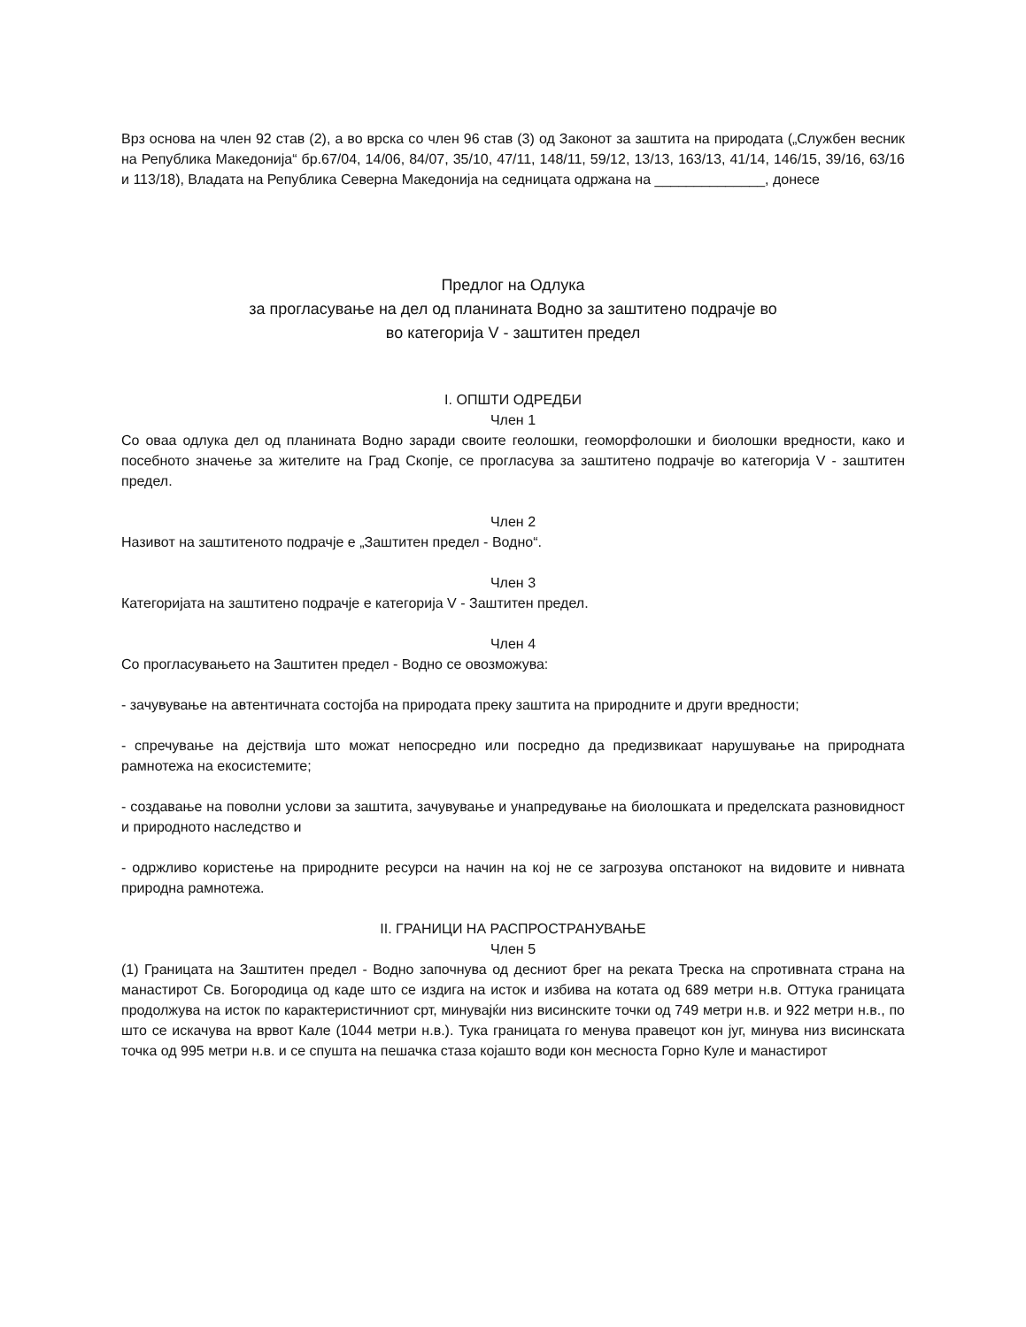Врз основа на член 92 став (2), а во врска со член 96 став (3) од Законот за заштита на природата („Службен весник на Република Македонија“ бр.67/04, 14/06, 84/07, 35/10, 47/11, 148/11, 59/12, 13/13, 163/13, 41/14, 146/15, 39/16, 63/16 и 113/18), Владата на Република Северна Македонија на седницата одржана на ______________, донесе
Предлог на Одлука
за прогласување на дел од планината Водно за заштитено подрачје во
во категорија V - заштитен предел
I. ОПШТИ ОДРЕДБИ
Член 1
Со оваа одлука дел од планината Водно заради своите геолошки, геоморфолошки и биолошки вредности, како и посебното значење за жителите на Град Скопје, се прогласува за заштитено подрачје во категорија V - заштитен предел.
Член 2
Називот на заштитеното подрачје е „Заштитен предел - Водно“.
Член 3
Категоријата на заштитено подрачје е категорија V - Заштитен предел.
Член 4
Со прогласувањето на Заштитен предел - Водно се овозможува:
- зачувување на автентичната состојба на природата преку заштита на природните и други вредности;
- спречување на дејствија што можат непосредно или посредно да предизвикаат нарушување на природната рамнотежа на екосистемите;
- создавање на поволни услови за заштита, зачувување и унапредување на биолошката и пределската разновидност и природното наследство и
- одржливо користење на природните ресурси на начин на кој не се загрозува опстанокот на видовите и нивната природна рамнотежа.
II. ГРАНИЦИ НА РАСПРОСТРАНУВАЊЕ
Член 5
(1) Границата на Заштитен предел - Водно започнува од десниот брег на реката Треска на спротивната страна на манастирот Св. Богородица од каде што се издига на исток и избива на котата од 689 метри н.в. Оттука границата продолжува на исток по карактеристичниот срт, минувајќи низ висинските точки од 749 метри н.в. и 922 метри н.в., по што се искачува на врвот Кале (1044 метри н.в.). Тука границата го менува правецот кон југ, минува низ висинската точка од 995 метри н.в. и се спушта на пешачка стаза којашто води кон месноста Горно Куле и манастирот